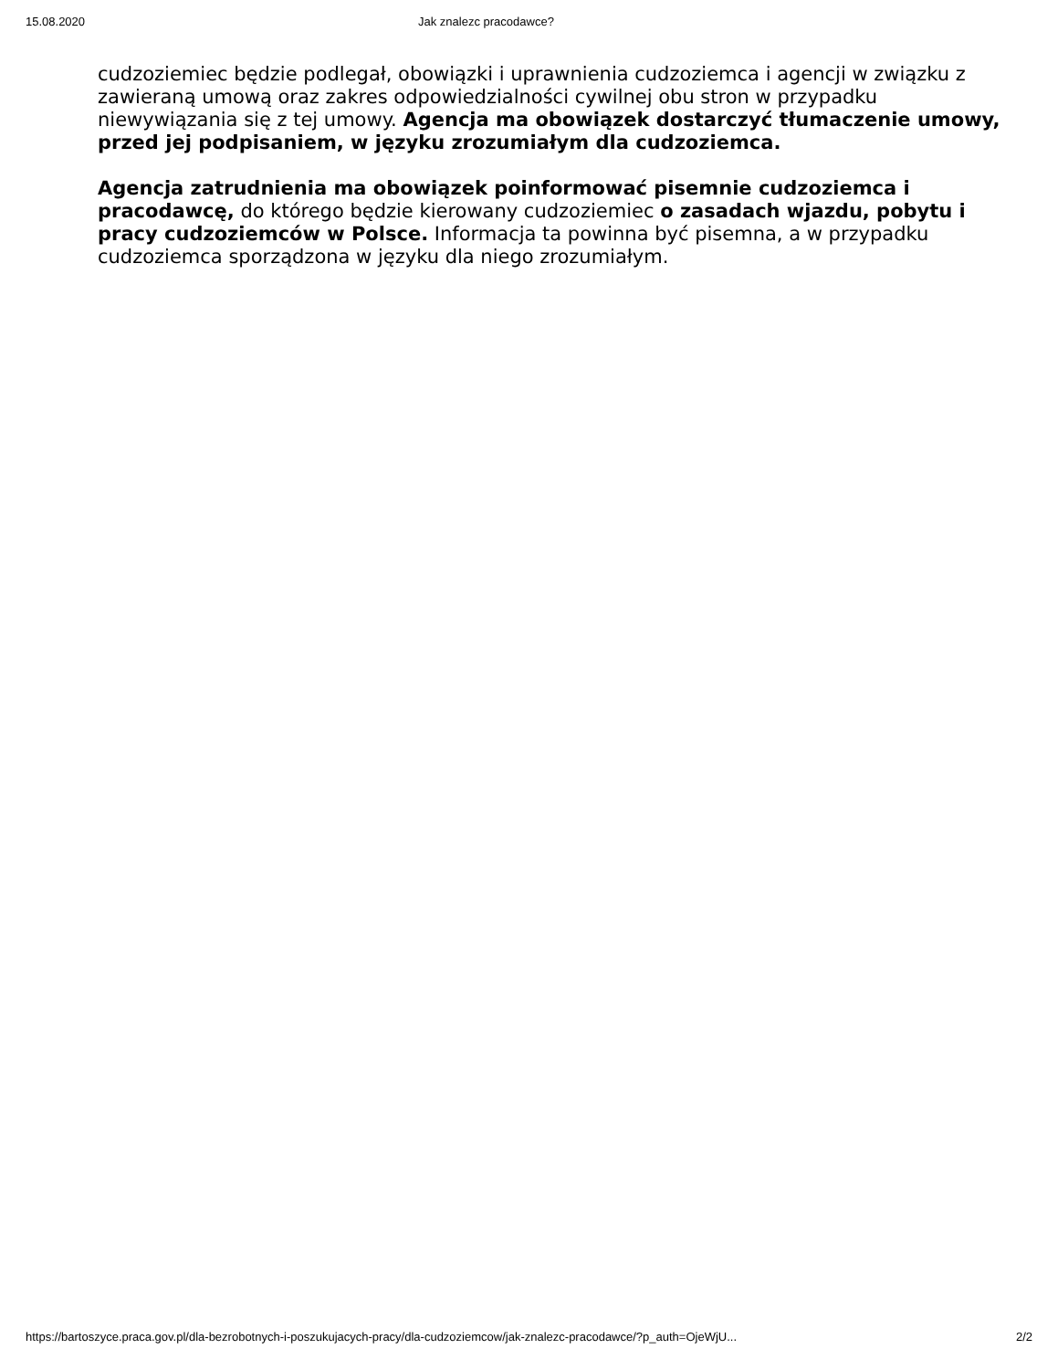15.08.2020 Jak znalezc pracodawce?
cudzoziemiec będzie podlegał, obowiązki i uprawnienia cudzoziemca i agencji w związku z zawieraną umową oraz zakres odpowiedzialności cywilnej obu stron w przypadku niewywiązania się z tej umowy. Agencja ma obowiązek dostarczyć tłumaczenie umowy, przed jej podpisaniem, w języku zrozumiałym dla cudzoziemca.
Agencja zatrudnienia ma obowiązek poinformować pisemnie cudzoziemca i pracodawcę, do którego będzie kierowany cudzoziemiec o zasadach wjazdu, pobytu i pracy cudzoziemców w Polsce. Informacja ta powinna być pisemna, a w przypadku cudzoziemca sporządzona w języku dla niego zrozumiałym.
https://bartoszyce.praca.gov.pl/dla-bezrobotnych-i-poszukujacych-pracy/dla-cudzoziemcow/jak-znalezc-pracodawce/?p_auth=OjeWjU... 2/2